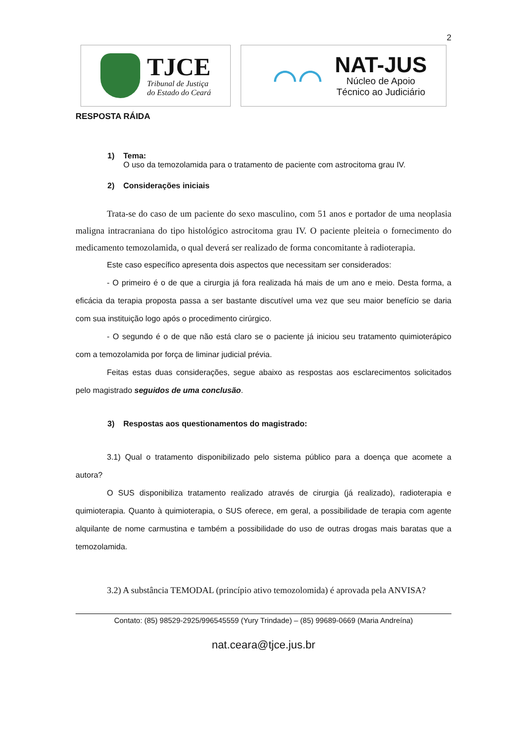2
TJCE
Tribunal de Justiça
do Estado do Ceará
⌒⌒
NAT-JUS
Núcleo de Apoio
Técnico ao Judiciário
RESPOSTA RÁIDA
1) Tema:
O uso da temozolamida para o tratamento de paciente com astrocitoma grau IV.
2) Considerações iniciais
Trata-se do caso de um paciente do sexo masculino, com 51 anos e portador de uma neoplasia maligna intracraniana do tipo histológico astrocitoma grau IV. O paciente pleiteia o fornecimento do medicamento temozolamida, o qual deverá ser realizado de forma concomitante à radioterapia.
Este caso específico apresenta dois aspectos que necessitam ser considerados:
- O primeiro é o de que a cirurgia já fora realizada há mais de um ano e meio. Desta forma, a eficácia da terapia proposta passa a ser bastante discutível uma vez que seu maior benefício se daria com sua instituição logo após o procedimento cirúrgico.
- O segundo é o de que não está claro se o paciente já iniciou seu tratamento quimioterápico com a temozolamida por força de liminar judicial prévia.
Feitas estas duas considerações, segue abaixo as respostas aos esclarecimentos solicitados pelo magistrado seguidos de uma conclusão.
3) Respostas aos questionamentos do magistrado:
3.1) Qual o tratamento disponibilizado pelo sistema público para a doença que acomete a autora?
O SUS disponibiliza tratamento realizado através de cirurgia (já realizado), radioterapia e quimioterapia. Quanto à quimioterapia, o SUS oferece, em geral, a possibilidade de terapia com agente alquilante de nome carmustina e também a possibilidade do uso de outras drogas mais baratas que a temozolamida.
3.2) A substância TEMODAL (princípio ativo temozolomida) é aprovada pela ANVISA?
Contato: (85) 98529-2925/996545559 (Yury Trindade) – (85) 99689-0669 (Maria Andreína)
nat.ceara@tjce.jus.br